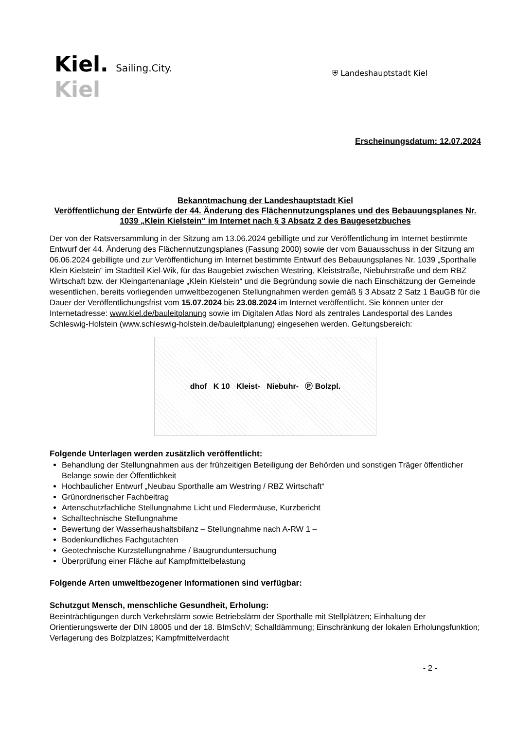Kiel. Sailing.City.
Kiel
⛨ Landeshauptstadt Kiel
Erscheinungsdatum: 12.07.2024
Bekanntmachung der Landeshauptstadt Kiel
Veröffentlichung der Entwürfe der 44. Änderung des Flächennutzungsplanes und des Bebauungsplanes Nr. 1039 „Klein Kielstein“ im Internet nach § 3 Absatz 2 des Baugesetzbuches
Der von der Ratsversammlung in der Sitzung am 13.06.2024 gebilligte und zur Veröffentlichung im Internet bestimmte Entwurf der 44. Änderung des Flächennutzungsplanes (Fassung 2000) sowie der vom Bauausschuss in der Sitzung am 06.06.2024 gebilligte und zur Veröffentlichung im Internet bestimmte Entwurf des Bebauungsplanes Nr. 1039 „Sporthalle Klein Kielstein“ im Stadtteil Kiel-Wik, für das Baugebiet zwischen Westring, Kleiststraße, Niebuhrstraße und dem RBZ Wirtschaft bzw. der Kleingartenanlage „Klein Kielstein“ und die Begründung sowie die nach Einschätzung der Gemeinde wesentlichen, bereits vorliegenden umweltbezogenen Stellungnahmen werden gemäß § 3 Absatz 2 Satz 1 BauGB für die Dauer der Veröffentlichungsfrist vom 15.07.2024 bis 23.08.2024 im Internet veröffentlicht. Sie können unter der Internetadresse: www.kiel.de/bauleitplanung sowie im Digitalen Atlas Nord als zentrales Landesportal des Landes Schleswig-Holstein (www.schleswig-holstein.de/bauleitplanung) eingesehen werden. Geltungsbereich:
dhof K 10 Kleist- Niebuhr- Ⓟ Bolzpl.
Folgende Unterlagen werden zusätzlich veröffentlicht:
Behandlung der Stellungnahmen aus der frühzeitigen Beteiligung der Behörden und sonstigen Träger öffentlicher Belange sowie der Öffentlichkeit
Hochbaulicher Entwurf „Neubau Sporthalle am Westring / RBZ Wirtschaft“
Grünordnerischer Fachbeitrag
Artenschutzfachliche Stellungnahme Licht und Fledermäuse, Kurzbericht
Schalltechnische Stellungnahme
Bewertung der Wasserhaushaltsbilanz – Stellungnahme nach A-RW 1 –
Bodenkundliches Fachgutachten
Geotechnische Kurzstellungnahme / Baugrunduntersuchung
Überprüfung einer Fläche auf Kampfmittelbelastung
Folgende Arten umweltbezogener Informationen sind verfügbar:
Schutzgut Mensch, menschliche Gesundheit, Erholung:
Beeinträchtigungen durch Verkehrslärm sowie Betriebslärm der Sporthalle mit Stellplätzen; Einhaltung der Orientierungswerte der DIN 18005 und der 18. BImSchV; Schalldämmung; Einschränkung der lokalen Erholungsfunktion; Verlagerung des Bolzplatzes; Kampfmittelverdacht
- 2 -